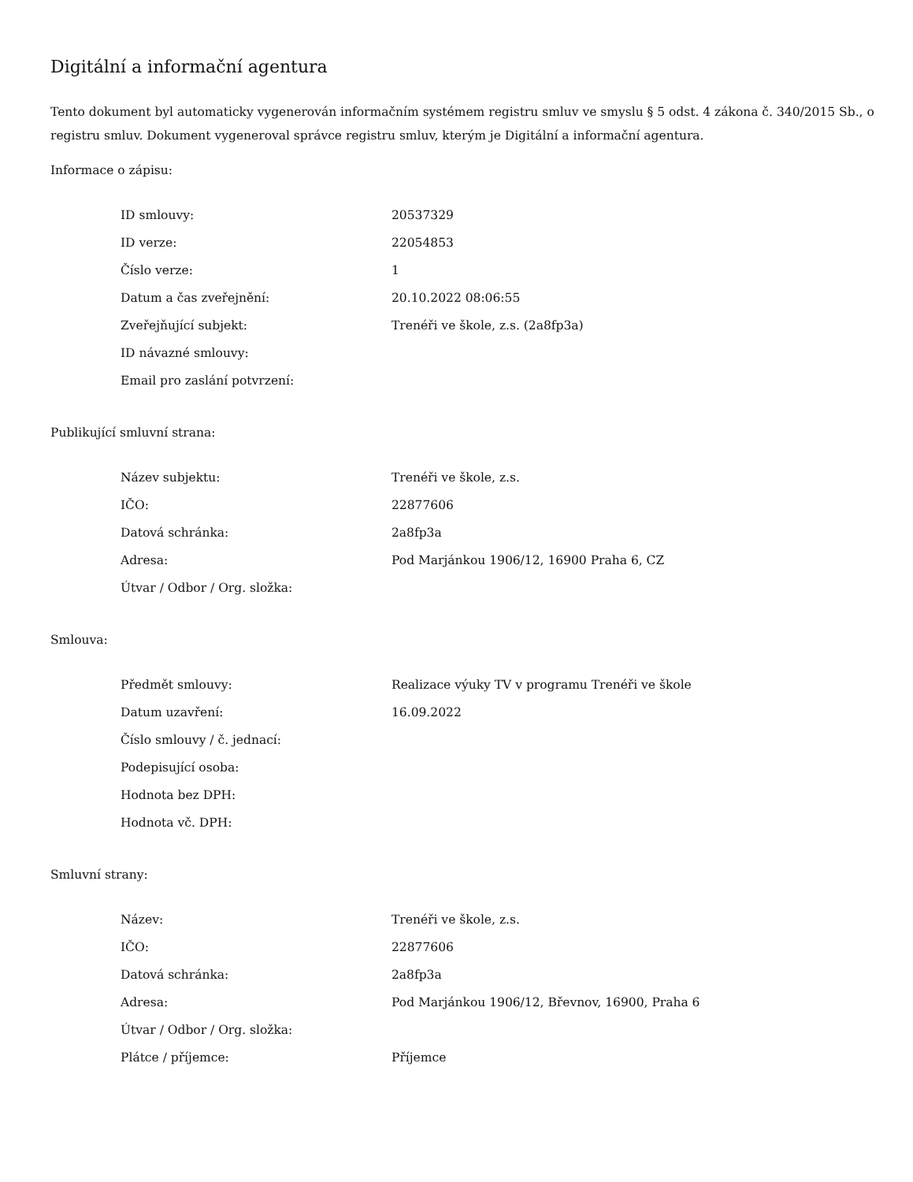Digitální a informační agentura
Tento dokument byl automaticky vygenerován informačním systémem registru smluv ve smyslu § 5 odst. 4 zákona č. 340/2015 Sb., o registru smluv. Dokument vygeneroval správce registru smluv, kterým je Digitální a informační agentura.
Informace o zápisu:
| ID smlouvy: | 20537329 |
| ID verze: | 22054853 |
| Číslo verze: | 1 |
| Datum a čas zveřejnění: | 20.10.2022 08:06:55 |
| Zveřejňující subjekt: | Trenéři ve škole, z.s. (2a8fp3a) |
| ID návazné smlouvy: | |
| Email pro zaslání potvrzení: | |
Publikující smluvní strana:
| Název subjektu: | Trenéři ve škole, z.s. |
| IČO: | 22877606 |
| Datová schránka: | 2a8fp3a |
| Adresa: | Pod Marjánkou 1906/12, 16900 Praha 6, CZ |
| Útvar / Odbor / Org. složka: | |
Smlouva:
| Předmět smlouvy: | Realizace výuky TV v programu Trenéři ve škole |
| Datum uzavření: | 16.09.2022 |
| Číslo smlouvy / č. jednací: | |
| Podepisující osoba: | |
| Hodnota bez DPH: | |
| Hodnota vč. DPH: | |
Smluvní strany:
| Název: | Trenéři ve škole, z.s. |
| IČO: | 22877606 |
| Datová schránka: | 2a8fp3a |
| Adresa: | Pod Marjánkou 1906/12, Břevnov, 16900, Praha 6 |
| Útvar / Odbor / Org. složka: | |
| Plátce / příjemce: | Příjemce |